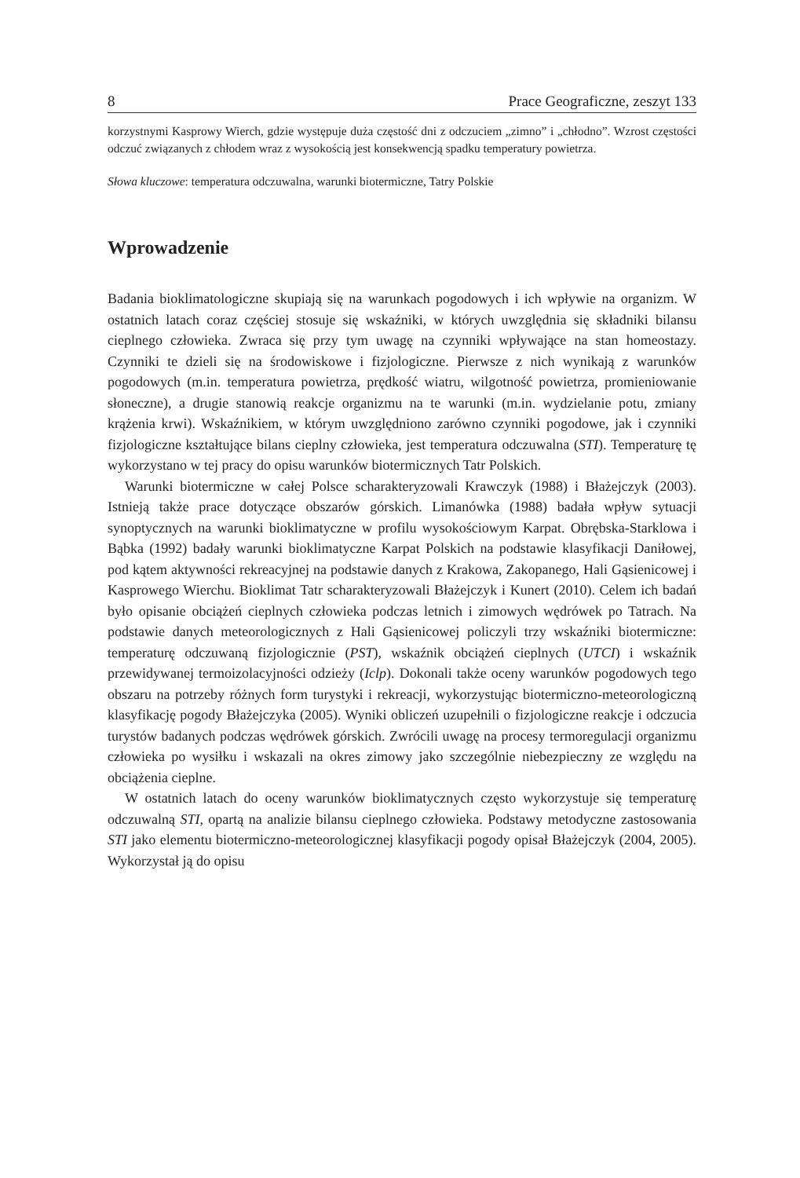8 Prace Geograficzne, zeszyt 133
korzystnymi Kasprowy Wierch, gdzie występuje duża częstość dni z odczuciem „zimno” i „chłodno”. Wzrost częstości odczuć związanych z chłodem wraz z wysokością jest konsekwencją spadku temperatury powietrza.
Słowa kluczowe: temperatura odczuwalna, warunki biotermiczne, Tatry Polskie
Wprowadzenie
Badania bioklimatologiczne skupiają się na warunkach pogodowych i ich wpływie na organizm. W ostatnich latach coraz częściej stosuje się wskaźniki, w których uwzględnia się składniki bilansu cieplnego człowieka. Zwraca się przy tym uwagę na czynniki wpływające na stan homeostazy. Czynniki te dzieli się na środowiskowe i fizjologiczne. Pierwsze z nich wynikają z warunków pogodowych (m.in. temperatura powietrza, prędkość wiatru, wilgotność powietrza, promieniowanie słoneczne), a drugie stanowią reakcje organizmu na te warunki (m.in. wydzielanie potu, zmiany krążenia krwi). Wskaźnikiem, w którym uwzględniono zarówno czynniki pogodowe, jak i czynniki fizjologiczne kształtujące bilans cieplny człowieka, jest temperatura odczuwalna (STI). Temperaturę tę wykorzystano w tej pracy do opisu warunków biotermicznych Tatr Polskich.
Warunki biotermiczne w całej Polsce scharakteryzowali Krawczyk (1988) i Błażejczyk (2003). Istnieją także prace dotyczące obszarów górskich. Limanówka (1988) badała wpływ sytuacji synoptycznych na warunki bioklimatyczne w profilu wysokościowym Karpat. Obrębska-Starklowa i Bąbka (1992) badały warunki bioklimatyczne Karpat Polskich na podstawie klasyfikacji Daniłowej, pod kątem aktywności rekreacyjnej na podstawie danych z Krakowa, Zakopanego, Hali Gąsienicowej i Kasprowego Wierchu. Bioklimat Tatr scharakteryzowali Błażejczyk i Kunert (2010). Celem ich badań było opisanie obciążeń cieplnych człowieka podczas letnich i zimowych wędrówek po Tatrach. Na podstawie danych meteorologicznych z Hali Gąsienicowej policzyli trzy wskaźniki biotermiczne: temperaturę odczuwaną fizjologicznie (PST), wskaźnik obciążeń cieplnych (UTCI) i wskaźnik przewidywanej termoizolacyjności odzieży (Iclp). Dokonali także oceny warunków pogodowych tego obszaru na potrzeby różnych form turystyki i rekreacji, wykorzystując biotermiczno-meteorologiczną klasyfikację pogody Błażejczyka (2005). Wyniki obliczeń uzupełnili o fizjologiczne reakcje i odczucia turystów badanych podczas wędrówek górskich. Zwrócili uwagę na procesy termoregulacji organizmu człowieka po wysiłku i wskazali na okres zimowy jako szczególnie niebezpieczny ze względu na obciążenia cieplne.
W ostatnich latach do oceny warunków bioklimatycznych często wykorzystuje się temperaturę odczuwalną STI, opartą na analizie bilansu cieplnego człowieka. Podstawy metodyczne zastosowania STI jako elementu biotermiczno-meteorologicznej klasyfikacji pogody opisał Błażejczyk (2004, 2005). Wykorzystał ją do opisu